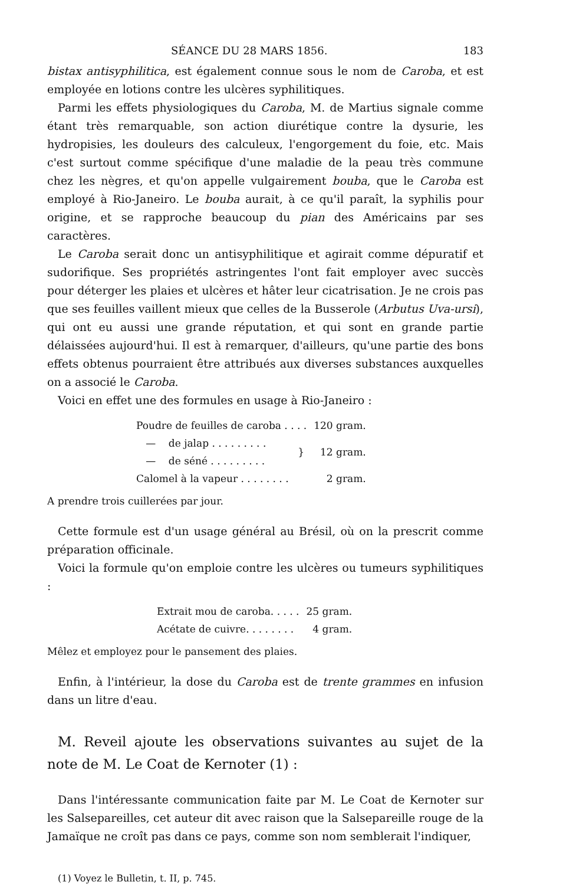SÉANCE DU 28 MARS 1856. 183
bistax antisyphilitica, est également connue sous le nom de Caroba, et est employée en lotions contre les ulcères syphilitiques.
Parmi les effets physiologiques du Caroba, M. de Martius signale comme étant très remarquable, son action diurétique contre la dysurie, les hydropisies, les douleurs des calculeux, l'engorgement du foie, etc. Mais c'est surtout comme spécifique d'une maladie de la peau très commune chez les nègres, et qu'on appelle vulgairement bouba, que le Caroba est employé à Rio-Janeiro. Le bouba aurait, à ce qu'il paraît, la syphilis pour origine, et se rapproche beaucoup du pian des Américains par ses caractères.
Le Caroba serait donc un antisyphilitique et agirait comme dépuratif et sudorifique. Ses propriétés astringentes l'ont fait employer avec succès pour déterger les plaies et ulcères et hâter leur cicatrisation. Je ne crois pas que ses feuilles vaillent mieux que celles de la Busserole (Arbutus Uva-ursi), qui ont eu aussi une grande réputation, et qui sont en grande partie délaissées aujourd'hui. Il est à remarquer, d'ailleurs, qu'une partie des bons effets obtenus pourraient être attribués aux diverses substances auxquelles on a associé le Caroba.
Voici en effet une des formules en usage à Rio-Janeiro :
| Poudre de feuilles de caroba . . . . | | 120 gram. |
| — de jalap . . . . . . . . . | } | 12 gram. |
| — de séné . . . . . . . . . | | |
| Calomel à la vapeur . . . . . . . . | | 2 gram. |
A prendre trois cuillerées par jour.
Cette formule est d'un usage général au Brésil, où on la prescrit comme préparation officinale.
Voici la formule qu'on emploie contre les ulcères ou tumeurs syphilitiques :
| Extrait mou de caroba. . . . . | 25 gram. |
| Acétate de cuivre. . . . . . . . | 4 gram. |
Mêlez et employez pour le pansement des plaies.
Enfin, à l'intérieur, la dose du Caroba est de trente grammes en infusion dans un litre d'eau.
M. Reveil ajoute les observations suivantes au sujet de la note de M. Le Coat de Kernoter (1) :
Dans l'intéressante communication faite par M. Le Coat de Kernoter sur les Salsepareilles, cet auteur dit avec raison que la Salsepareille rouge de la Jamaïque ne croît pas dans ce pays, comme son nom semblerait l'indiquer,
(1) Voyez le Bulletin, t. II, p. 745.